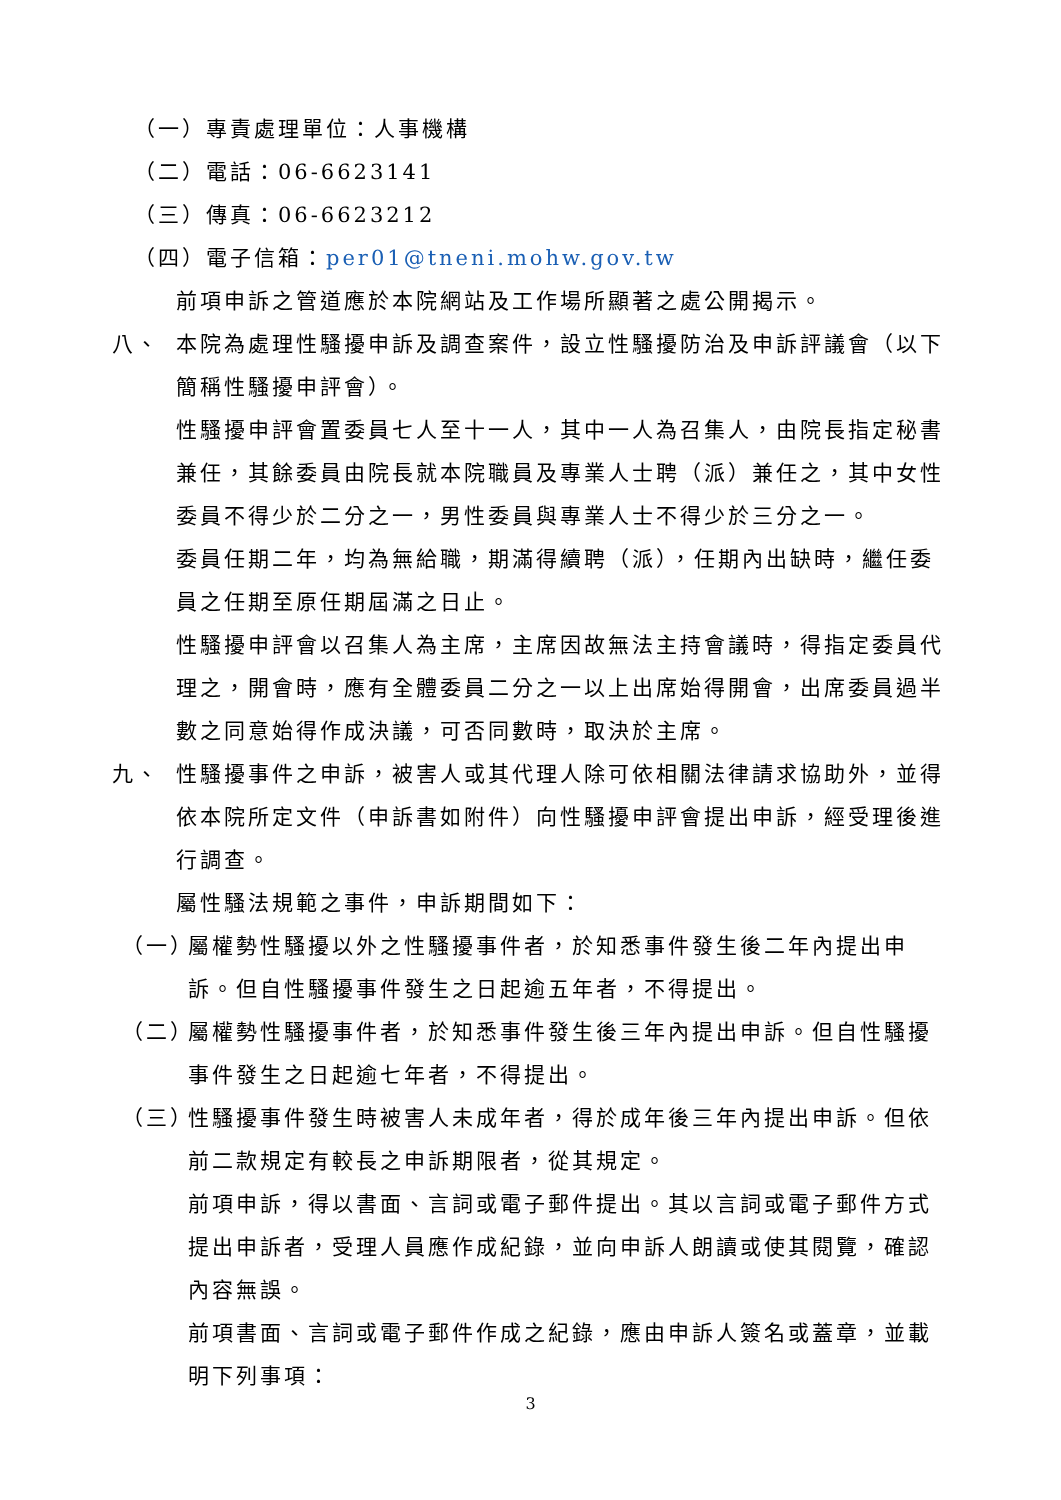（一）專責處理單位：人事機構
（二）電話：06-6623141
（三）傳真：06-6623212
（四）電子信箱：per01@tneni.mohw.gov.tw
前項申訴之管道應於本院網站及工作場所顯著之處公開揭示。
八、 本院為處理性騷擾申訴及調查案件，設立性騷擾防治及申訴評議會（以下簡稱性騷擾申評會）。
性騷擾申評會置委員七人至十一人，其中一人為召集人，由院長指定秘書兼任，其餘委員由院長就本院職員及專業人士聘（派）兼任之，其中女性委員不得少於二分之一，男性委員與專業人士不得少於三分之一。
委員任期二年，均為無給職，期滿得續聘（派），任期內出缺時，繼任委員之任期至原任期屆滿之日止。
性騷擾申評會以召集人為主席，主席因故無法主持會議時，得指定委員代理之，開會時，應有全體委員二分之一以上出席始得開會，出席委員過半數之同意始得作成決議，可否同數時，取決於主席。
九、 性騷擾事件之申訴，被害人或其代理人除可依相關法律請求協助外，並得依本院所定文件（申訴書如附件）向性騷擾申評會提出申訴，經受理後進行調查。
屬性騷法規範之事件，申訴期間如下：
（一）
屬權勢性騷擾以外之性騷擾事件者，於知悉事件發生後二年內提出申訴。但自性騷擾事件發生之日起逾五年者，不得提出。
（二）
屬權勢性騷擾事件者，於知悉事件發生後三年內提出申訴。但自性騷擾事件發生之日起逾七年者，不得提出。
（三）
性騷擾事件發生時被害人未成年者，得於成年後三年內提出申訴。但依前二款規定有較長之申訴期限者，從其規定。
前項申訴，得以書面、言詞或電子郵件提出。其以言詞或電子郵件方式提出申訴者，受理人員應作成紀錄，並向申訴人朗讀或使其閱覽，確認內容無誤。
前項書面、言詞或電子郵件作成之紀錄，應由申訴人簽名或蓋章，並載明下列事項：
3